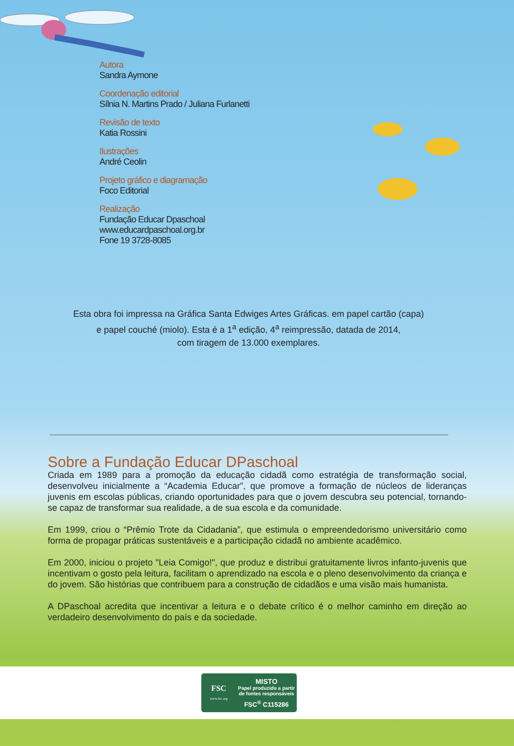Autora
Sandra Aymone
Coordenação editorial
Sílnia N. Martins Prado / Juliana Furlanetti
Revisão de texto
Katia Rossini
Ilustrações
André Ceolin
Projeto gráfico e diagramação
Foco Editorial
Realização
Fundação Educar Dpaschoal
www.educardpaschoal.org.br
Fone 19 3728-8085
Esta obra foi impressa na Gráfica Santa Edwiges Artes Gráficas. em papel cartão (capa)
e papel couché (miolo). Esta é a 1<sup>a</sup> edição, 4<sup>a</sup> reimpressão, datada de 2014,
com tiragem de 13.000 exemplares.
Sobre a Fundação Educar DPaschoal
Criada em 1989 para a promoção da educação cidadã como estratégia de transformação social, desenvolveu inicialmente a “Academia Educar”, que promove a formação de núcleos de lideranças juvenis em escolas públicas, criando oportunidades para que o jovem descubra seu potencial, tornando-se capaz de transformar sua realidade, a de sua escola e da comunidade.
Em 1999, criou o “Prêmio Trote da Cidadania”, que estimula o empreendedorismo universitário como forma de propagar práticas sustentáveis e a participação cidadã no ambiente acadêmico.
Em 2000, iniciou o projeto "Leia Comigo!", que produz e distribui gratuitamente livros infanto-juvenis que incentivam o gosto pela leitura, facilitam o aprendizado na escola e o pleno desenvolvimento da criança e do jovem. São histórias que contribuem para a construção de cidadãos e uma visão mais humanista.
A DPaschoal acredita que incentivar a leitura e o debate crítico é o melhor caminho em direção ao verdadeiro desenvolvimento do país e da sociedade.
FSC
www.fsc.org
MISTO
Papel produzido a partir
de fontes responsáveis
FSC<sup>®</sup> C115286